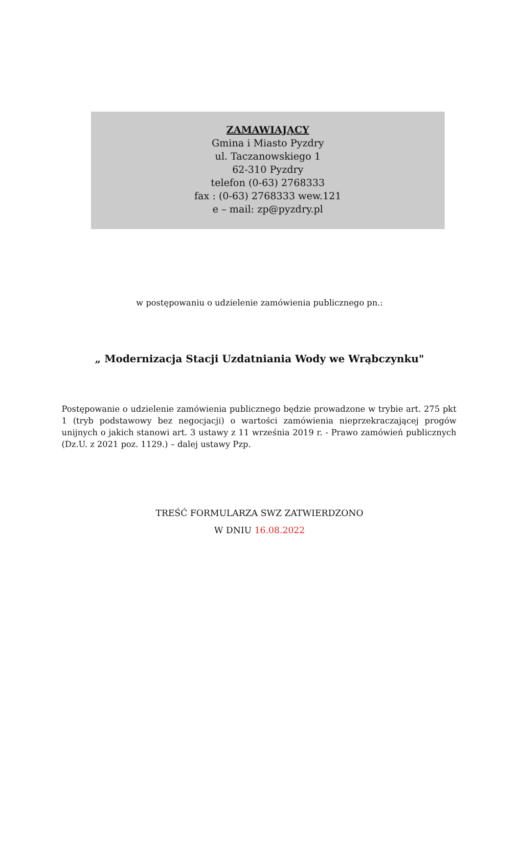ZAMAWIAJĄCY
Gmina i Miasto Pyzdry
ul. Taczanowskiego 1
62-310 Pyzdry
telefon (0-63) 2768333
fax : (0-63) 2768333 wew.121
e – mail: zp@pyzdry.pl
w postępowaniu o udzielenie zamówienia publicznego pn.:
„ Modernizacja Stacji Uzdatniania Wody we Wrąbczynku"
Postępowanie o udzielenie zamówienia publicznego będzie prowadzone w trybie art. 275 pkt 1 (tryb podstawowy bez negocjacji) o wartości zamówienia nieprzekraczającej progów unijnych o jakich stanowi art. 3 ustawy z 11 września 2019 r. - Prawo zamówień publicznych (Dz.U. z 2021 poz. 1129.) – dalej ustawy Pzp.
TREŚĆ FORMULARZA SWZ ZATWIERDZONO
W DNIU 16.08.2022